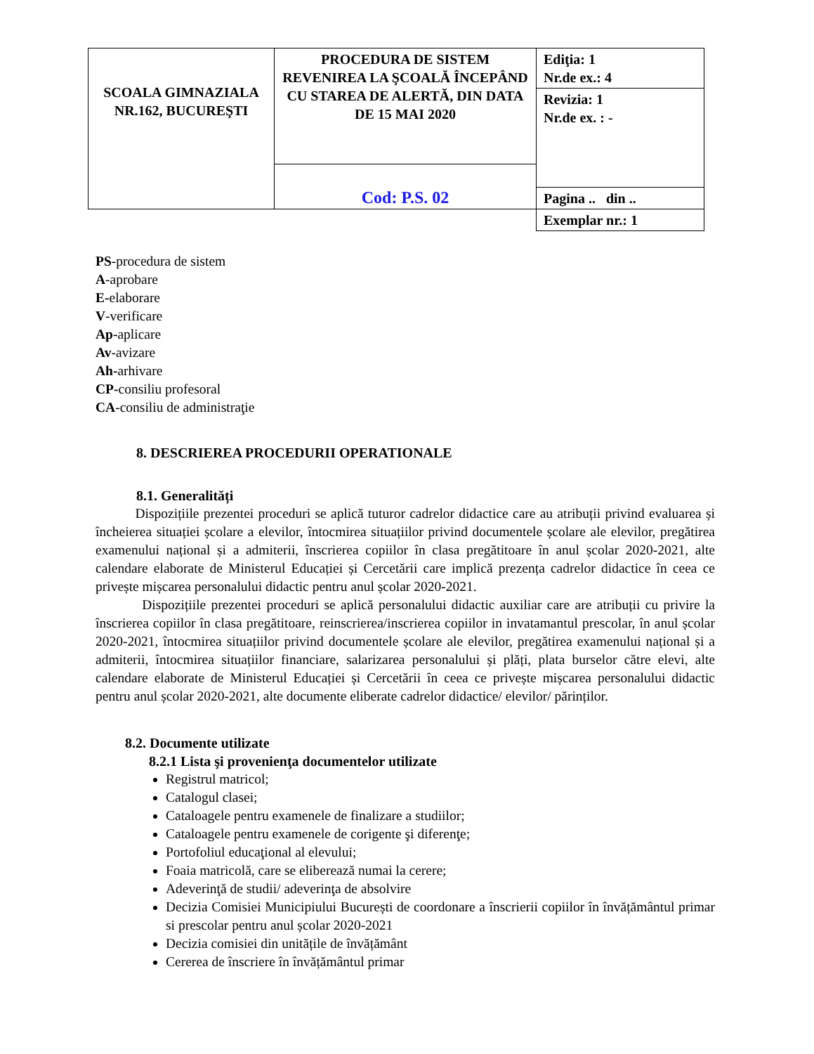| SCOALA GIMNAZIALA NR.162, BUCUREŞTI | PROCEDURA DE SISTEM REVENIREA LA ŞCOALĂ ÎNCEPÂND CU STAREA DE ALERTĂ, DIN DATA DE 15 MAI 2020 | Ediţia: 1 Nr.de ex.: 4 |
| | | Revizia: 1 Nr.de ex. : - |
| | Cod: P.S. 02 | |
| | | Pagina .. din .. |
| | | Exemplar nr.: 1 |
PS-procedura de sistem
A-aprobare
E-elaborare
V-verificare
Ap-aplicare
Av-avizare
Ah-arhivare
CP-consiliu profesoral
CA-consiliu de administraţie
8. DESCRIEREA PROCEDURII OPERATIONALE
8.1. Generalități
Dispozițiile prezentei proceduri se aplică tuturor cadrelor didactice care au atribuții privind evaluarea și încheierea situației școlare a elevilor, întocmirea situațiilor privind documentele școlare ale elevilor, pregătirea examenului național și a admiterii, înscrierea copiilor în clasa pregătitoare în anul școlar 2020-2021, alte calendare elaborate de Ministerul Educației și Cercetării care implică prezența cadrelor didactice în ceea ce privește mișcarea personalului didactic pentru anul școlar 2020-2021.
Dispozițiile prezentei proceduri se aplică personalului didactic auxiliar care are atribuții cu privire la înscrierea copiilor în clasa pregătitoare, reinscrierea/inscrierea copiilor in invatamantul prescolar, în anul școlar 2020-2021, întocmirea situațiilor privind documentele școlare ale elevilor, pregătirea examenului național și a admiterii, întocmirea situațiilor financiare, salarizarea personalului și plăți, plata burselor către elevi, alte calendare elaborate de Ministerul Educației și Cercetării în ceea ce privește mișcarea personalului didactic pentru anul școlar 2020-2021, alte documente eliberate cadrelor didactice/ elevilor/ părinților.
8.2. Documente utilizate
8.2.1 Lista şi provenienţa documentelor utilizate
Registrul matricol;
Catalogul clasei;
Cataloagele pentru examenele de finalizare a studiilor;
Cataloagele pentru examenele de corigente şi diferenţe;
Portofoliul educaţional al elevului;
Foaia matricolă, care se eliberează numai la cerere;
Adeverinţă de studii/ adeverinţa de absolvire
Decizia Comisiei Municipiului București de coordonare a înscrierii copiilor în învățământul primar si prescolar pentru anul școlar 2020-2021
Decizia comisiei din unitățile de învățământ
Cererea de înscriere în învățământul primar